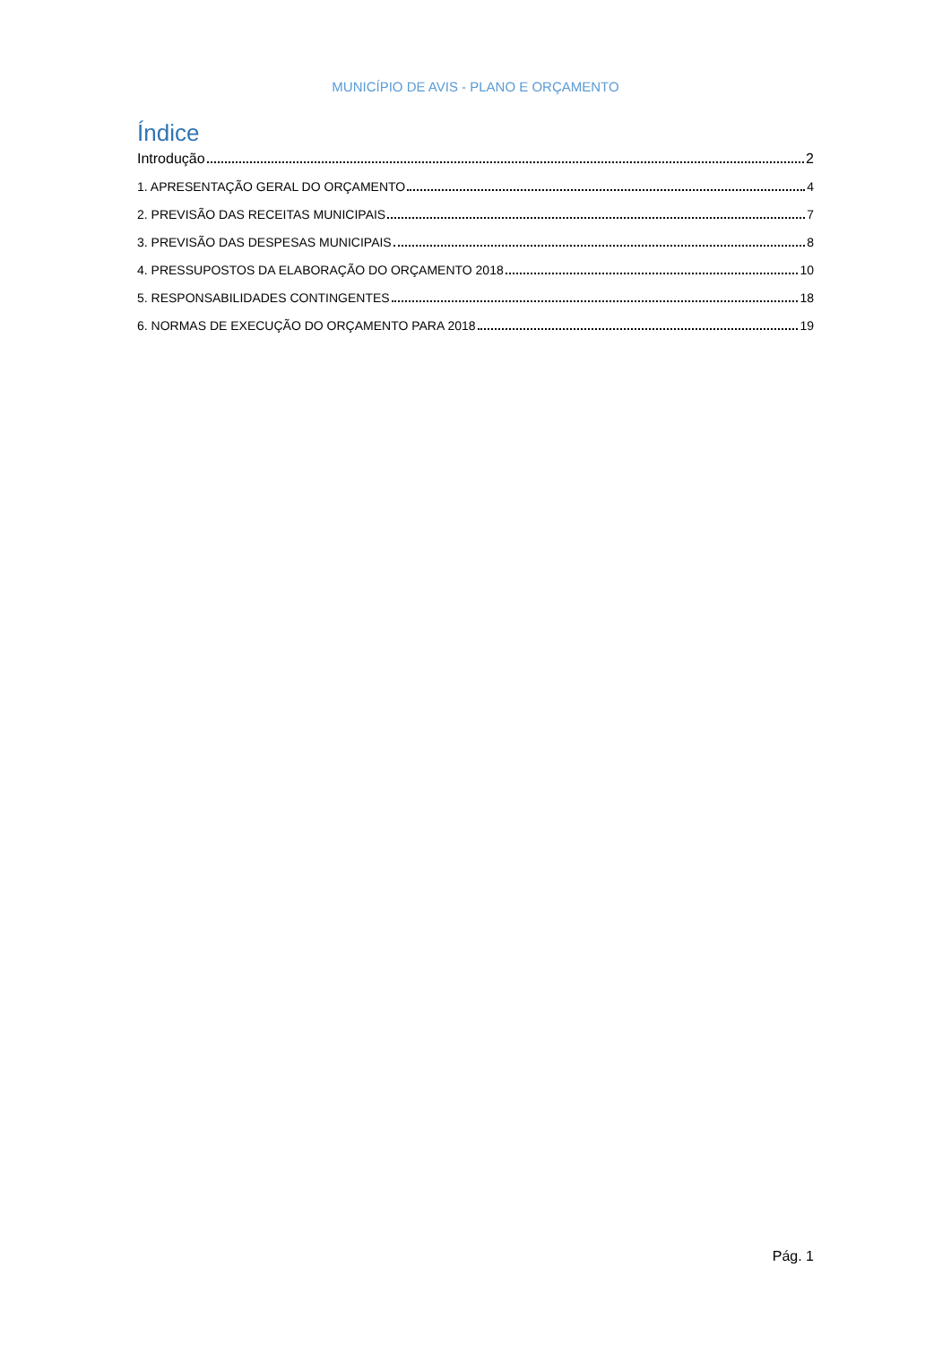MUNICÍPIO DE AVIS - PLANO E ORÇAMENTO
Índice
Introdução 2
1. APRESENTAÇÃO GERAL DO ORÇAMENTO 4
2. PREVISÃO DAS RECEITAS MUNICIPAIS 7
3. PREVISÃO DAS DESPESAS MUNICIPAIS 8
4. PRESSUPOSTOS DA ELABORAÇÃO DO ORÇAMENTO 2018 10
5. RESPONSABILIDADES CONTINGENTES 18
6. NORMAS DE EXECUÇÃO DO ORÇAMENTO PARA 2018 19
Pág. 1